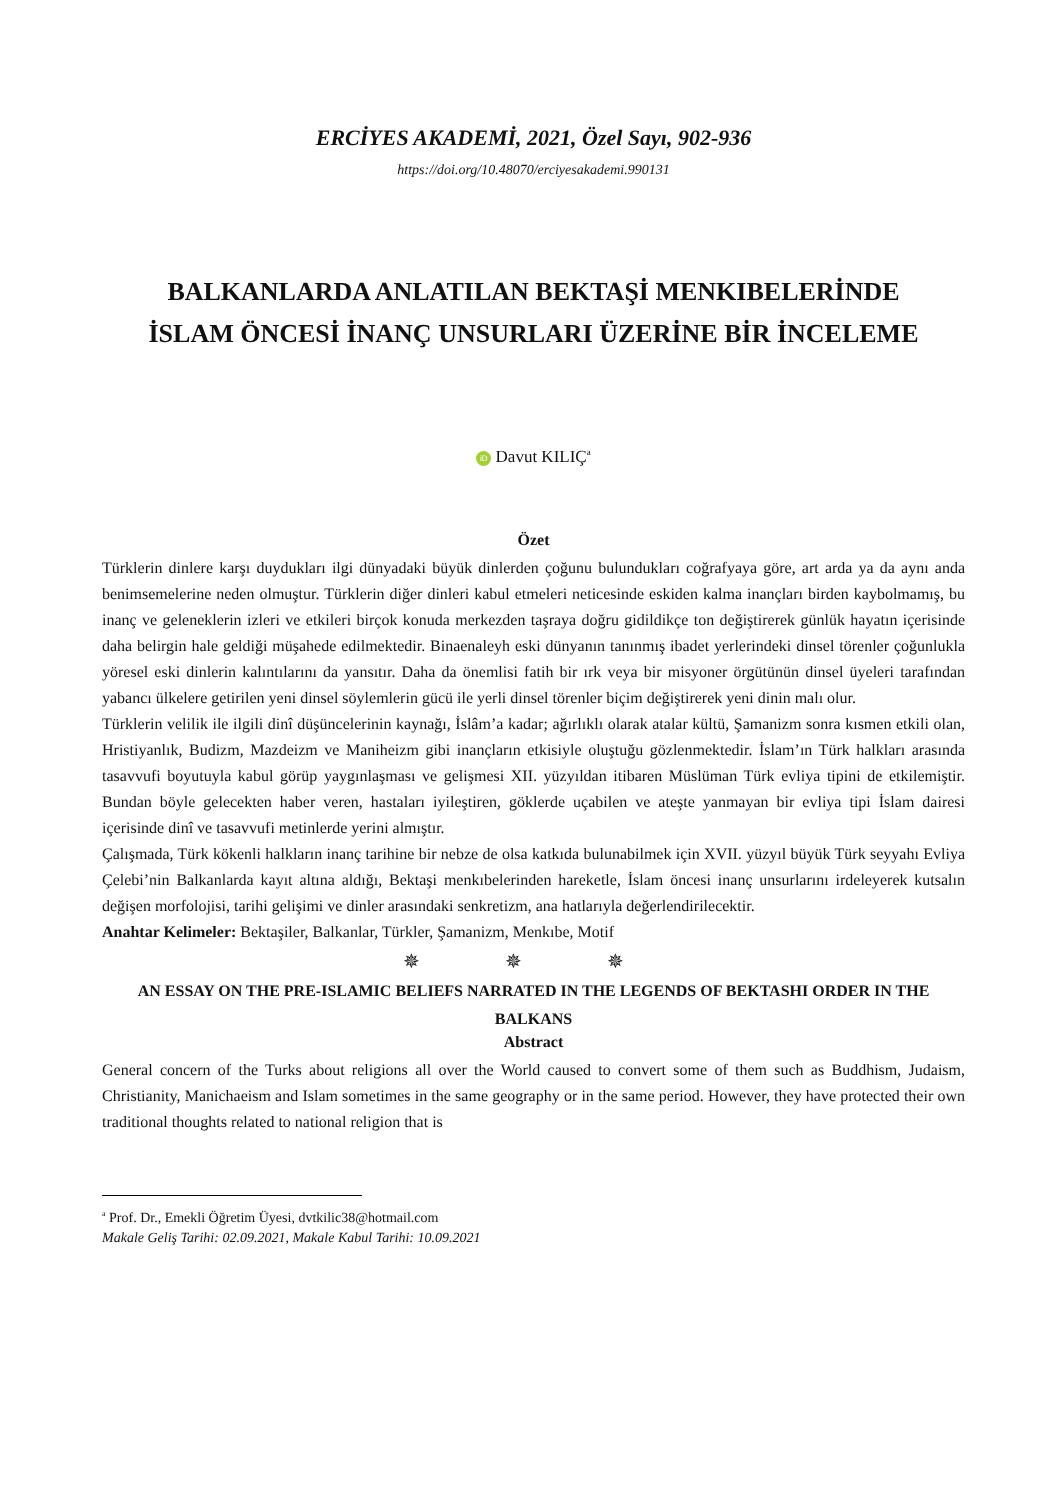ERCİYES AKADEMİ, 2021, Özel Sayı, 902-936
https://doi.org/10.48070/erciyesakademi.990131
BALKANLARDA ANLATILAN BEKTAŞİ MENKIBELERİNDE İSLAM ÖNCESİ İNANÇ UNSURLARI ÜZERİNE BİR İNCELEME
iD Davut KILIÇ<sup>a</sup>
Özet
Türklerin dinlere karşı duydukları ilgi dünyadaki büyük dinlerden çoğunu bulundukları coğrafyaya göre, art arda ya da aynı anda benimsemelerine neden olmuştur. Türklerin diğer dinleri kabul etmeleri neticesinde eskiden kalma inançları birden kaybolmamış, bu inanç ve geleneklerin izleri ve etkileri birçok konuda merkezden taşraya doğru gidildikçe ton değiştirerek günlük hayatın içerisinde daha belirgin hale geldiği müşahede edilmektedir. Binaenaleyh eski dünyanın tanınmış ibadet yerlerindeki dinsel törenler çoğunlukla yöresel eski dinlerin kalıntılarını da yansıtır. Daha da önemlisi fatih bir ırk veya bir misyoner örgütünün dinsel üyeleri tarafından yabancı ülkelere getirilen yeni dinsel söylemlerin gücü ile yerli dinsel törenler biçim değiştirerek yeni dinin malı olur.
Türklerin velilik ile ilgili dinî düşüncelerinin kaynağı, İslâm’a kadar; ağırlıklı olarak atalar kültü, Şamanizm sonra kısmen etkili olan, Hristiyanlık, Budizm, Mazdeizm ve Maniheizm gibi inançların etkisiyle oluştuğu gözlenmektedir. İslam’ın Türk halkları arasında tasavvufi boyutuyla kabul görüp yaygınlaşması ve gelişmesi XII. yüzyıldan itibaren Müslüman Türk evliya tipini de etkilemiştir. Bundan böyle gelecekten haber veren, hastaları iyileştiren, göklerde uçabilen ve ateşte yanmayan bir evliya tipi İslam dairesi içerisinde dinî ve tasavvufi metinlerde yerini almıştır.
Çalışmada, Türk kökenli halkların inanç tarihine bir nebze de olsa katkıda bulunabilmek için XVII. yüzyıl büyük Türk seyyahı Evliya Çelebi’nin Balkanlarda kayıt altına aldığı, Bektaşi menkıbelerinden hareketle, İslam öncesi inanç unsurlarını irdeleyerek kutsalın değişen morfolojisi, tarihi gelişimi ve dinler arasındaki senkretizm, ana hatlarıyla değerlendirilecektir.
Anahtar Kelimeler: Bektaşiler, Balkanlar, Türkler, Şamanizm, Menkıbe, Motif
✵ ✵ ✵
AN ESSAY ON THE PRE-ISLAMIC BELIEFS NARRATED IN THE LEGENDS OF BEKTASHI ORDER IN THE BALKANS
Abstract
General concern of the Turks about religions all over the World caused to convert some of them such as Buddhism, Judaism, Christianity, Manichaeism and Islam sometimes in the same geography or in the same period. However, they have protected their own traditional thoughts related to national religion that is
<sup>a</sup> Prof. Dr., Emekli Öğretim Üyesi, dvtkilic38@hotmail.com
Makale Geliş Tarihi: 02.09.2021, Makale Kabul Tarihi: 10.09.2021